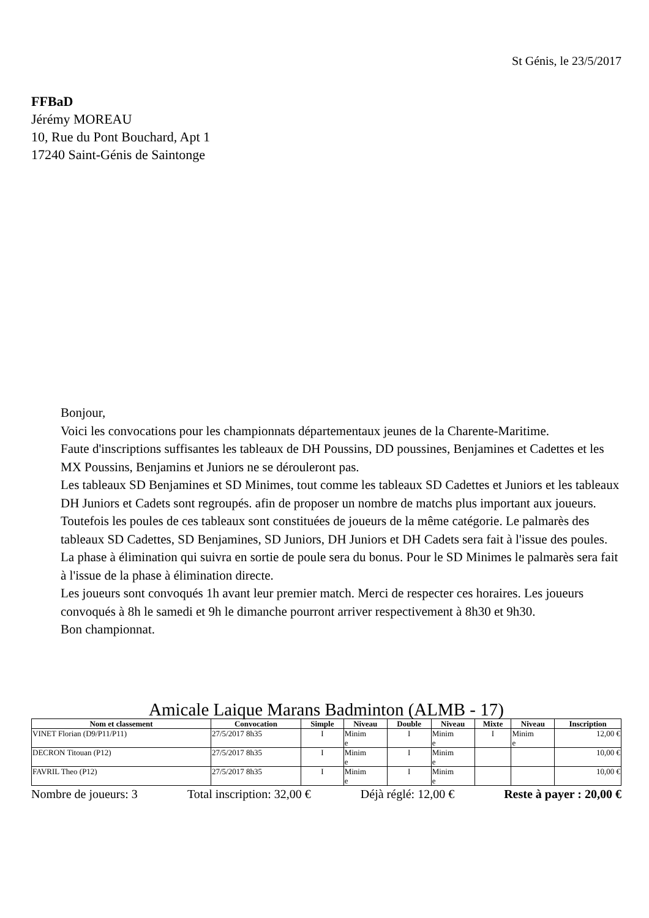St Génis, le 23/5/2017
FFBaD
Jérémy MOREAU
10, Rue du Pont Bouchard, Apt 1
17240 Saint-Génis de Saintonge
Bonjour,
Voici les convocations pour les championnats départementaux jeunes de la Charente-Maritime.
Faute d'inscriptions suffisantes les tableaux de DH Poussins, DD poussines, Benjamines et Cadettes et les MX Poussins, Benjamins et Juniors ne se dérouleront pas.
Les tableaux SD Benjamines et SD Minimes, tout comme les tableaux SD Cadettes et Juniors et les tableaux DH Juniors et Cadets sont regroupés. afin de proposer un nombre de matchs plus important aux joueurs. Toutefois les poules de ces tableaux sont constituées de joueurs de la même catégorie. Le palmarès des tableaux SD Cadettes, SD Benjamines, SD Juniors, DH Juniors et DH Cadets sera fait à l'issue des poules. La phase à élimination qui suivra en sortie de poule sera du bonus. Pour le SD Minimes le palmarès sera fait à l'issue de la phase à élimination directe.
Les joueurs sont convoqués 1h avant leur premier match. Merci de respecter ces horaires. Les joueurs convoqués à 8h le samedi et 9h le dimanche pourront arriver respectivement à 8h30 et 9h30.
Bon championnat.
Amicale Laique Marans Badminton (ALMB - 17)
| Nom et classement | Convocation | Simple | Niveau | Double | Niveau | Mixte | Niveau | Inscription |
| --- | --- | --- | --- | --- | --- | --- | --- | --- |
| VINET Florian (D9/P11/P11) | 27/5/2017 8h35 | I | Minim e | I | Minim e | I | Minim e | 12,00 € |
| DECRON Titouan (P12) | 27/5/2017 8h35 | I | Minim e | I | Minim e | | | 10,00 € |
| FAVRIL Theo (P12) | 27/5/2017 8h35 | I | Minim e | I | Minim e | | | 10,00 € |
Nombre de joueurs: 3 Total inscription: 32,00 € Déjà réglé: 12,00 € Reste à payer : 20,00 €